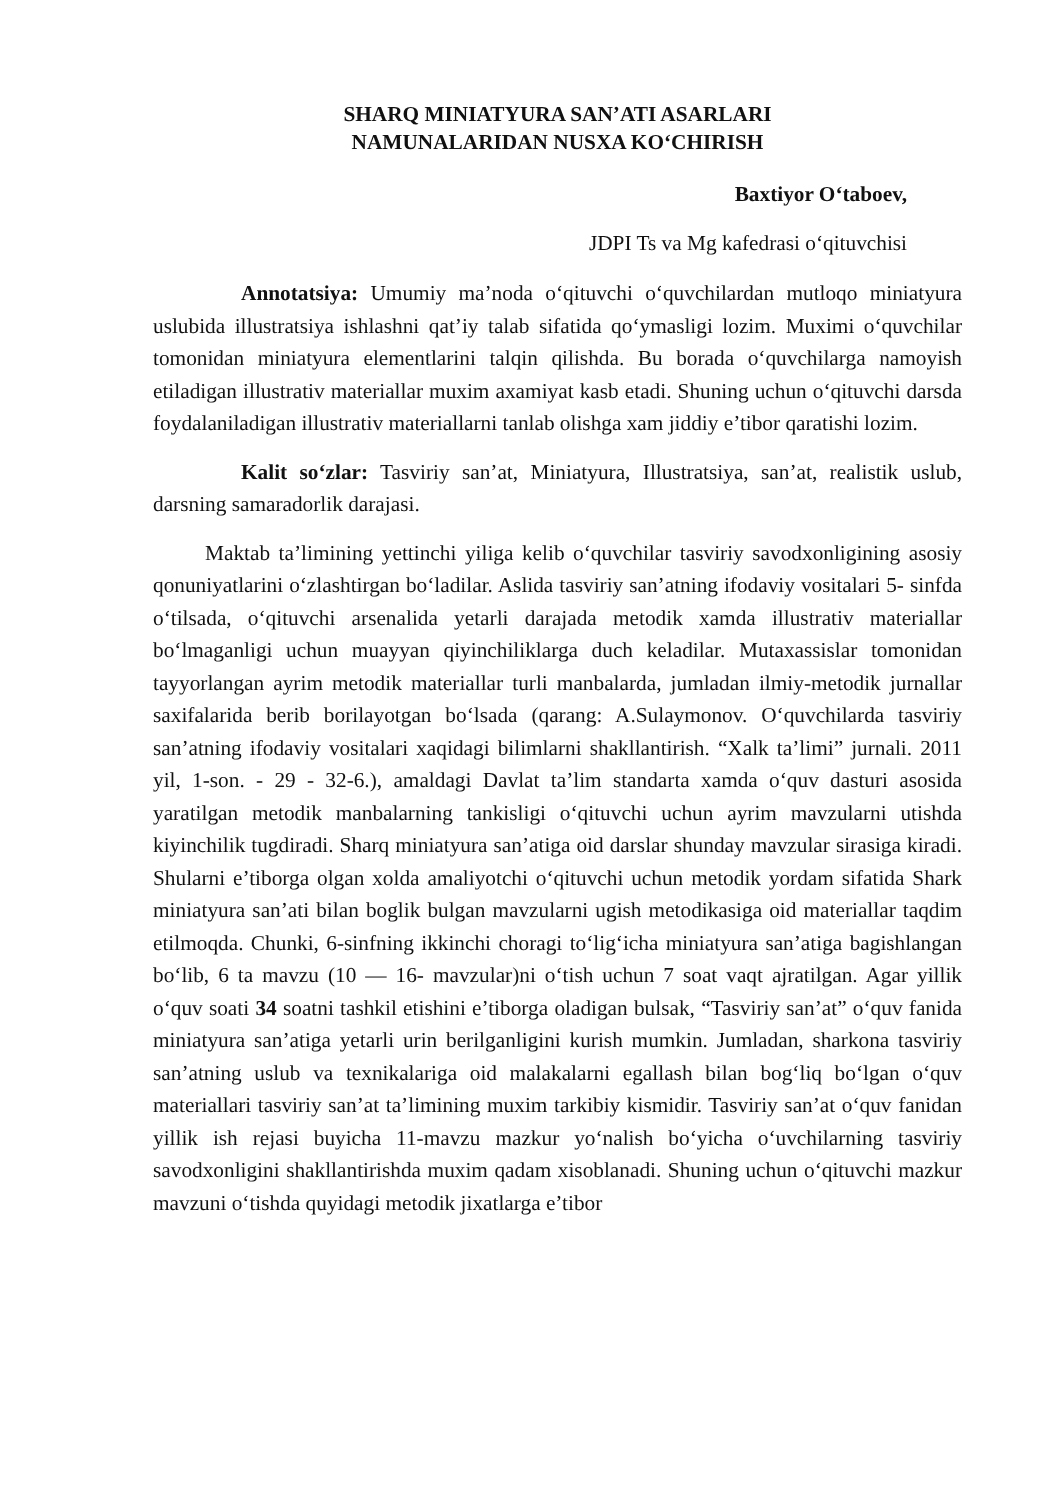SHARQ MINIATYURA SAN’ATI ASARLARI
NAMUNALARIDAN NUSXA KO‘CHIRISH
Baxtiyor O‘taboev,
JDPI Ts va Mg kafedrasi o‘qituvchisi
Annotatsiya: Umumiy ma’noda o‘qituvchi o‘quvchilardan mutloqo miniatyura uslubida illustratsiya ishlashni qat’iy talab sifatida qo‘ymasligi lozim. Muximi o‘quvchilar tomonidan miniatyura elementlarini talqin qilishda. Bu borada o‘quvchilarga namoyish etiladigan illustrativ materiallar muxim axamiyat kasb etadi. Shuning uchun o‘qituvchi darsda foydalaniladigan illustrativ materiallarni tanlab olishga xam jiddiy e’tibor qaratishi lozim.
Kalit so‘zlar: Tasviriy san’at, Miniatyura, Illustratsiya, san’at, realistik uslub, darsning samaradorlik darajasi.
Maktab ta’limining yettinchi yiliga kelib o‘quvchilar tasviriy savodxonligining asosiy qonuniyatlarini o‘zlashtirgan bo‘ladilar. Aslida tasviriy san’atning ifodaviy vositalari 5- sinfda o‘tilsada, o‘qituvchi arsenalida yetarli darajada metodik xamda illustrativ materiallar bo‘lmaganligi uchun muayyan qiyinchiliklarga duch keladilar. Mutaxassislar tomonidan tayyorlangan ayrim metodik materiallar turli manbalarda, jumladan ilmiy-metodik jurnallar saxifalarida berib borilayotgan bo‘lsada (qarang: A.Sulaymonov. O‘quvchilarda tasviriy san’atning ifodaviy vositalari xaqidagi bilimlarni shakllantirish. “Xalk ta’limi” jurnali. 2011 yil, 1-son. - 29 - 32-6.), amaldagi Davlat ta’lim standarta xamda o‘quv dasturi asosida yaratilgan metodik manbalarning tankisligi o‘qituvchi uchun ayrim mavzularni utishda kiyinchilik tugdiradi. Sharq miniatyura san’atiga oid darslar shunday mavzular sirasiga kiradi. Shularni e’tiborga olgan xolda amaliyotchi o‘qituvchi uchun metodik yordam sifatida Shark miniatyura san’ati bilan boglik bulgan mavzularni ugish metodikasiga oid materiallar taqdim etilmoqda. Chunki, 6-sinfning ikkinchi choragi to‘lig‘icha miniatyura san’atiga bagishlangan bo‘lib, 6 ta mavzu (10 — 16- mavzular)ni o‘tish uchun 7 soat vaqt ajratilgan. Agar yillik o‘quv soati 34 soatni tashkil etishini e’tiborga oladigan bulsak, “Tasviriy san’at” o‘quv fanida miniatyura san’atiga yetarli urin berilganligini kurish mumkin. Jumladan, sharkona tasviriy san’atning uslub va texnikalariga oid malakalarni egallash bilan bog‘liq bo‘lgan o‘quv materiallari tasviriy san’at ta’limining muxim tarkibiy kismidir. Tasviriy san’at o‘quv fanidan yillik ish rejasi buyicha 11-mavzu mazkur yo‘nalish bo‘yicha o‘uvchilarning tasviriy savodxonligini shakllantirishda muxim qadam xisoblanadi. Shuning uchun o‘qituvchi mazkur mavzuni o‘tishda quyidagi metodik jixatlarga e’tibor